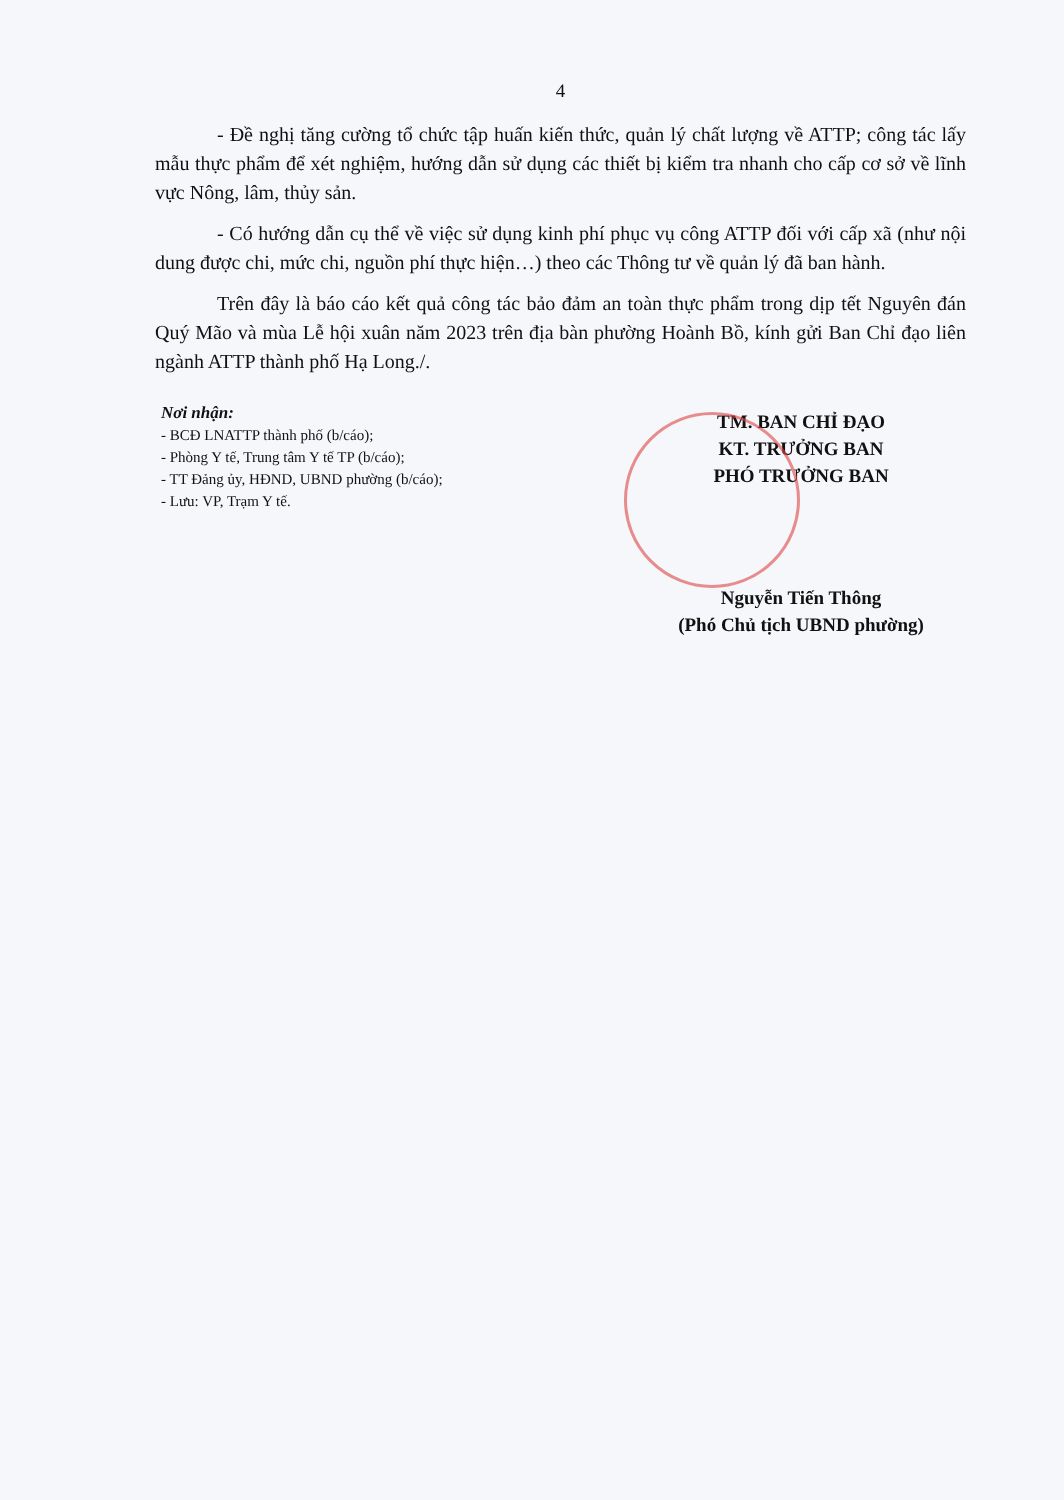4
- Đề nghị tăng cường tổ chức tập huấn kiến thức, quản lý chất lượng về ATTP; công tác lấy mẫu thực phẩm để xét nghiệm, hướng dẫn sử dụng các thiết bị kiểm tra nhanh cho cấp cơ sở về lĩnh vực Nông, lâm, thủy sản.
- Có hướng dẫn cụ thể về việc sử dụng kinh phí phục vụ công ATTP đối với cấp xã (như nội dung được chi, mức chi, nguồn phí thực hiện…) theo các Thông tư về quản lý đã ban hành.
Trên đây là báo cáo kết quả công tác bảo đảm an toàn thực phẩm trong dịp tết Nguyên đán Quý Mão và mùa Lễ hội xuân năm 2023 trên địa bàn phường Hoành Bồ, kính gửi Ban Chỉ đạo liên ngành ATTP thành phố Hạ Long./.
Nơi nhận:
- BCĐ LNATTP thành phố (b/cáo);
- Phòng Y tế, Trung tâm Y tế TP (b/cáo);
- TT Đảng ủy, HĐND, UBND phường (b/cáo);
- Lưu: VP, Trạm Y tế.
TM. BAN CHỈ ĐẠO
KT. TRƯỞNG BAN
PHÓ TRƯỞNG BAN
Nguyễn Tiến Thông
(Phó Chủ tịch UBND phường)